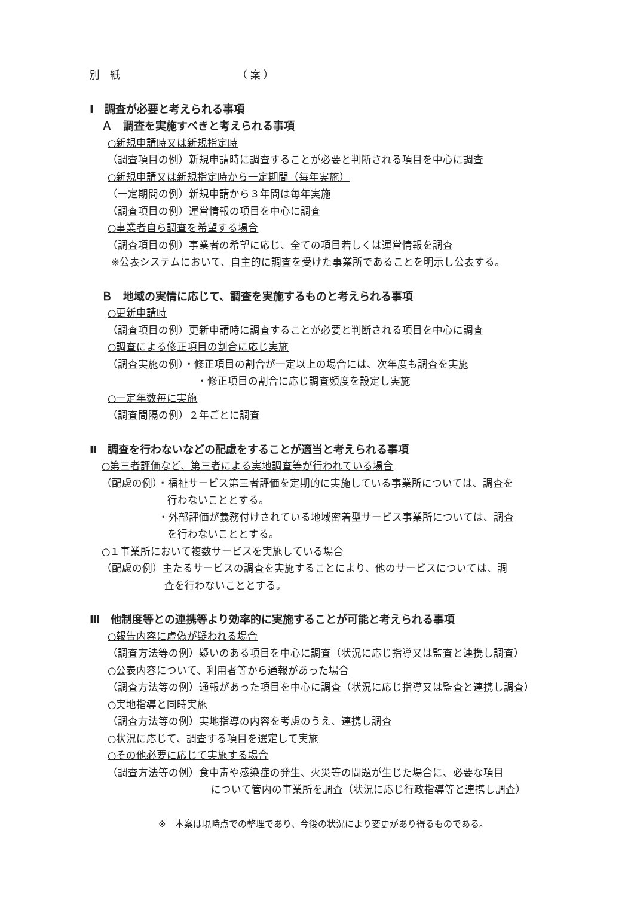別　紙　　　　　　　　　　　　（ 案 ）
Ⅰ　調査が必要と考えられる事項
Ａ　調査を実施すべきと考えられる事項
○新規申請時又は新規指定時
（調査項目の例）新規申請時に調査することが必要と判断される項目を中心に調査
○新規申請又は新規指定時から一定期間（毎年実施）
（一定期間の例）新規申請から３年間は毎年実施
（調査項目の例）運営情報の項目を中心に調査
○事業者自ら調査を希望する場合
（調査項目の例）事業者の希望に応じ、全ての項目若しくは運営情報を調査
※公表システムにおいて、自主的に調査を受けた事業所であることを明示し公表する。
Ｂ　地域の実情に応じて、調査を実施するものと考えられる事項
○更新申請時
（調査項目の例）更新申請時に調査することが必要と判断される項目を中心に調査
○調査による修正項目の割合に応じ実施
（調査実施の例）・修正項目の割合が一定以上の場合には、次年度も調査を実施
・修正項目の割合に応じ調査頻度を設定し実施
○一定年数毎に実施
（調査間隔の例）２年ごとに調査
Ⅱ　調査を行わないなどの配慮をすることが適当と考えられる事項
○第三者評価など、第三者による実地調査等が行われている場合
（配慮の例）・福祉サービス第三者評価を定期的に実施している事業所については、調査を
行わないこととする。
・外部評価が義務付けされている地域密着型サービス事業所については、調査
を行わないこととする。
○１事業所において複数サービスを実施している場合
（配慮の例）主たるサービスの調査を実施することにより、他のサービスについては、調
査を行わないこととする。
Ⅲ　他制度等との連携等より効率的に実施することが可能と考えられる事項
○報告内容に虚偽が疑われる場合
（調査方法等の例）疑いのある項目を中心に調査（状況に応じ指導又は監査と連携し調査）
○公表内容について、利用者等から通報があった場合
（調査方法等の例）通報があった項目を中心に調査（状況に応じ指導又は監査と連携し調査）
○実地指導と同時実施
（調査方法等の例）実地指導の内容を考慮のうえ、連携し調査
○状況に応じて、調査する項目を選定して実施
○その他必要に応じて実施する場合
（調査方法等の例）食中毒や感染症の発生、火災等の問題が生じた場合に、必要な項目
について管内の事業所を調査（状況に応じ行政指導等と連携し調査）
※　本案は現時点での整理であり、今後の状況により変更があり得るものである。